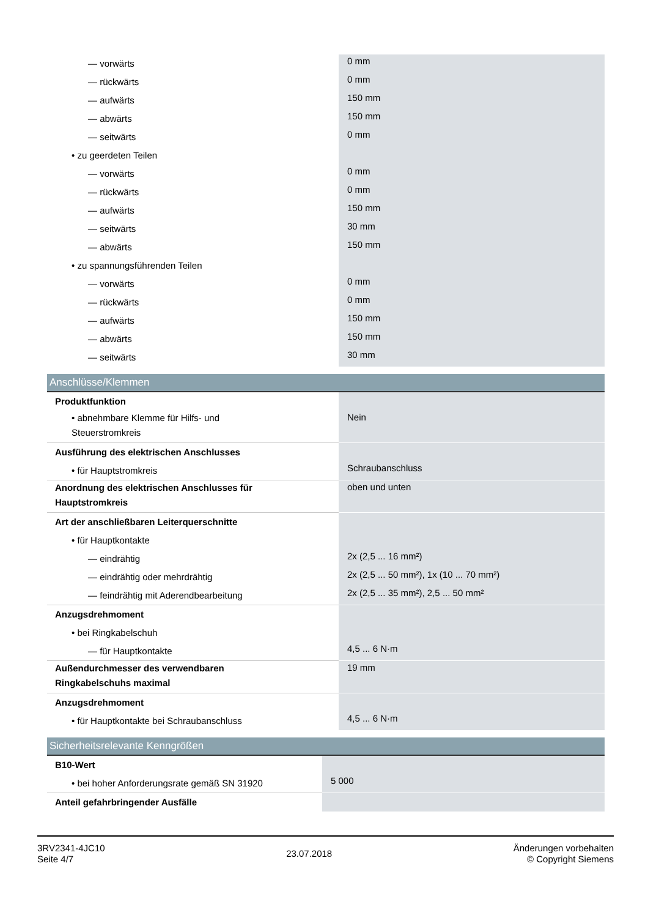| — vorwärts | 0 mm |
| — rückwärts | 0 mm |
| — aufwärts | 150 mm |
| — abwärts | 150 mm |
| — seitwärts | 0 mm |
| • zu geerdeten Teilen | |
| — vorwärts | 0 mm |
| — rückwärts | 0 mm |
| — aufwärts | 150 mm |
| — seitwärts | 30 mm |
| — abwärts | 150 mm |
| • zu spannungsführenden Teilen | |
| — vorwärts | 0 mm |
| — rückwärts | 0 mm |
| — aufwärts | 150 mm |
| — abwärts | 150 mm |
| — seitwärts | 30 mm |
Anschlüsse/Klemmen
| Produktfunktion | |
| • abnehmbare Klemme für Hilfs- und Steuerstromkreis | Nein |
| Ausführung des elektrischen Anschlusses | |
| • für Hauptstromkreis | Schraubanschluss |
| Anordnung des elektrischen Anschlusses für Hauptstromkreis | oben und unten |
| Art der anschließbaren Leiterquerschnitte | |
| • für Hauptkontakte | |
| — eindrähtig | 2x (2,5 ... 16 mm²) |
| — eindrähtig oder mehrdrähtig | 2x (2,5 ... 50 mm²), 1x (10 ... 70 mm²) |
| — feindrähtig mit Aderendbearbeitung | 2x (2,5 ... 35 mm²), 2,5 ... 50 mm² |
| Anzugsdrehmoment | |
| • bei Ringkabelschuh | |
| — für Hauptkontakte | 4,5 ... 6 N·m |
| Außendurchmesser des verwendbaren Ringkabelschuhs maximal | 19 mm |
| Anzugsdrehmoment | |
| • für Hauptkontakte bei Schraubanschluss | 4,5 ... 6 N·m |
Sicherheitsrelevante Kenngrößen
| B10-Wert | |
| • bei hoher Anforderungsrate gemäß SN 31920 | 5 000 |
| Anteil gefahrbringender Ausfälle | |
3RV2341-4JC10
Seite 4/7
23.07.2018
Änderungen vorbehalten
© Copyright Siemens